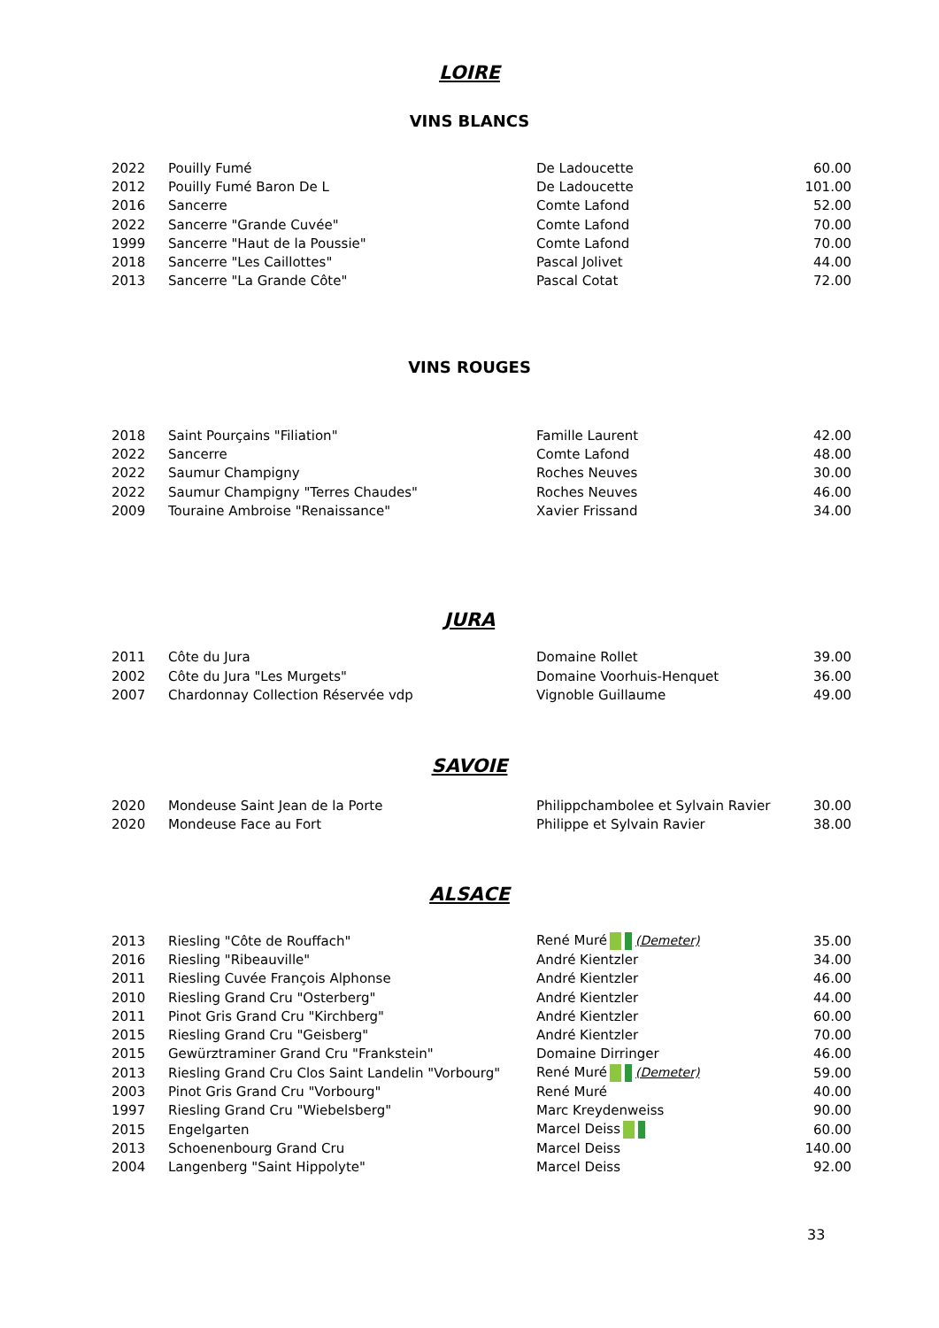LOIRE
VINS BLANCS
| 2022 | Pouilly Fumé | De Ladoucette | 60.00 |
| 2012 | Pouilly Fumé Baron De L | De Ladoucette | 101.00 |
| 2016 | Sancerre | Comte Lafond | 52.00 |
| 2022 | Sancerre "Grande Cuvée" | Comte Lafond | 70.00 |
| 1999 | Sancerre "Haut de la Poussie" | Comte Lafond | 70.00 |
| 2018 | Sancerre "Les Caillottes" | Pascal Jolivet | 44.00 |
| 2013 | Sancerre "La Grande Côte" | Pascal Cotat | 72.00 |
VINS ROUGES
| 2018 | Saint Pourçains "Filiation" | Famille Laurent | 42.00 |
| 2022 | Sancerre | Comte Lafond | 48.00 |
| 2022 | Saumur Champigny | Roches Neuves | 30.00 |
| 2022 | Saumur Champigny "Terres Chaudes" | Roches Neuves | 46.00 |
| 2009 | Touraine Ambroise "Renaissance" | Xavier Frissand | 34.00 |
JURA
| 2011 | Côte du Jura | Domaine Rollet | 39.00 |
| 2002 | Côte du Jura "Les Murgets" | Domaine Voorhuis-Henquet | 36.00 |
| 2007 | Chardonnay Collection Réservée vdp | Vignoble Guillaume | 49.00 |
SAVOIE
| 2020 | Mondeuse Saint Jean de la Porte | Philippchambolee et Sylvain Ravier | 30.00 |
| 2020 | Mondeuse Face au Fort | Philippe et Sylvain Ravier | 38.00 |
ALSACE
| 2013 | Riesling "Côte de Rouffach" | René Muré (Demeter) | 35.00 |
| 2016 | Riesling "Ribeauville" | André Kientzler | 34.00 |
| 2011 | Riesling Cuvée François Alphonse | André Kientzler | 46.00 |
| 2010 | Riesling Grand Cru "Osterberg" | André Kientzler | 44.00 |
| 2011 | Pinot Gris Grand Cru "Kirchberg" | André Kientzler | 60.00 |
| 2015 | Riesling Grand Cru "Geisberg" | André Kientzler | 70.00 |
| 2015 | Gewürztraminer Grand Cru "Frankstein" | Domaine Dirringer | 46.00 |
| 2013 | Riesling Grand Cru Clos Saint Landelin "Vorbourg" | René Muré (Demeter) | 59.00 |
| 2003 | Pinot Gris Grand Cru "Vorbourg" | René Muré | 40.00 |
| 1997 | Riesling Grand Cru "Wiebelsberg" | Marc Kreydenweiss | 90.00 |
| 2015 | Engelgarten | Marcel Deiss | 60.00 |
| 2013 | Schoenenbourg Grand Cru | Marcel Deiss | 140.00 |
| 2004 | Langenberg "Saint Hippolyte" | Marcel Deiss | 92.00 |
33